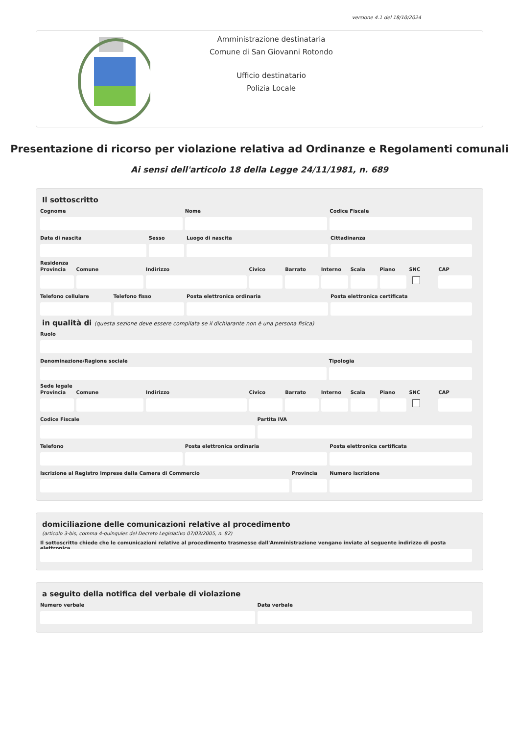versione 4.1 del 18/10/2024
Amministrazione destinataria
Comune di San Giovanni Rotondo
Ufficio destinatario
Polizia Locale
Presentazione di ricorso per violazione relativa ad Ordinanze e Regolamenti comunali
Ai sensi dell'articolo 18 della Legge 24/11/1981, n. 689
Il sottoscritto
Cognome Nome Codice Fiscale
Data di nascita Sesso Luogo di nascita Cittadinanza
Residenza
Provincia Comune Indirizzo Civico Barrato Interno Scala Piano SNC CAP
Telefono cellulare Telefono fisso Posta elettronica ordinaria Posta elettronica certificata
in qualità di (questa sezione deve essere compilata se il dichiarante non è una persona fisica)
Ruolo
Denominazione/Ragione sociale Tipologia
Sede legale
Provincia Comune Indirizzo Civico Barrato Interno Scala Piano SNC CAP
Codice Fiscale Partita IVA
Telefono Posta elettronica ordinaria Posta elettronica certificata
Iscrizione al Registro Imprese della Camera di Commercio
Provincia Numero Iscrizione
domiciliazione delle comunicazioni relative al procedimento
(articolo 3-bis, comma 4-quinquies del Decreto Legislativo 07/03/2005, n. 82)
Il sottoscritto chiede che le comunicazioni relative al procedimento trasmesse dall'Amministrazione vengano inviate al seguente indirizzo di posta elettronica
a seguito della notifica del verbale di violazione
Numero verbale Data verbale